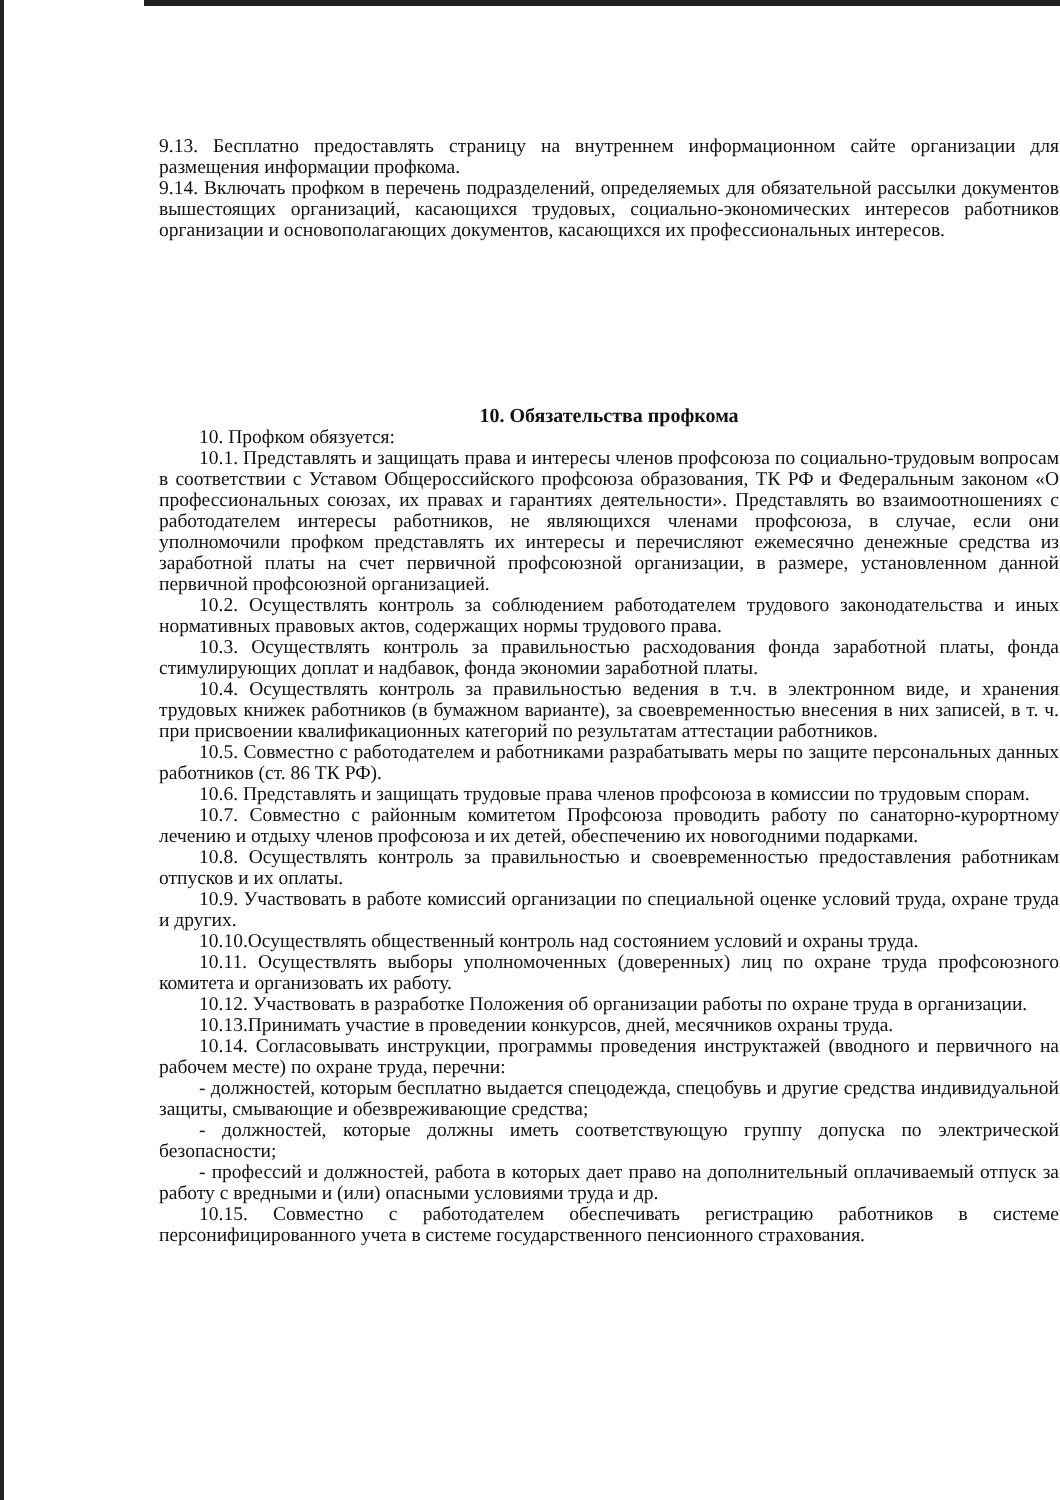9.13. Бесплатно предоставлять страницу на внутреннем информационном сайте организации для размещения информации профкома.
9.14. Включать профком в перечень подразделений, определяемых для обязательной рассылки документов вышестоящих организаций, касающихся трудовых, социально-экономических интересов работников организации и основополагающих документов, касающихся их профессиональных интересов.
10. Обязательства профкома
10. Профком обязуется:
10.1. Представлять и защищать права и интересы членов профсоюза по социально-трудовым вопросам в соответствии с Уставом Общероссийского профсоюза образования, ТК РФ и Федеральным законом «О профессиональных союзах, их правах и гарантиях деятельности». Представлять во взаимоотношениях с работодателем интересы работников, не являющихся членами профсоюза, в случае, если они уполномочили профком представлять их интересы и перечисляют ежемесячно денежные средства из заработной платы на счет первичной профсоюзной организации, в размере, установленном данной первичной профсоюзной организацией.
10.2. Осуществлять контроль за соблюдением работодателем трудового законодательства и иных нормативных правовых актов, содержащих нормы трудового права.
10.3. Осуществлять контроль за правильностью расходования фонда заработной платы, фонда стимулирующих доплат и надбавок, фонда экономии заработной платы.
10.4. Осуществлять контроль за правильностью ведения в т.ч. в электронном виде, и хранения трудовых книжек работников (в бумажном варианте), за своевременностью внесения в них записей, в т. ч. при присвоении квалификационных категорий по результатам аттестации работников.
10.5. Совместно с работодателем и работниками разрабатывать меры по защите персональных данных работников (ст. 86 ТК РФ).
10.6. Представлять и защищать трудовые права членов профсоюза в комиссии по трудовым спорам.
10.7. Совместно с районным комитетом Профсоюза проводить работу по санаторно-курортному лечению и отдыху членов профсоюза и их детей, обеспечению их новогодними подарками.
10.8. Осуществлять контроль за правильностью и своевременностью предоставления работникам отпусков и их оплаты.
10.9. Участвовать в работе комиссий организации по специальной оценке условий труда, охране труда и других.
10.10.Осуществлять общественный контроль над состоянием условий и охраны труда.
10.11. Осуществлять выборы уполномоченных (доверенных) лиц по охране труда профсоюзного комитета и организовать их работу.
10.12. Участвовать в разработке Положения об организации работы по охране труда в организации.
10.13.Принимать участие в проведении конкурсов, дней, месячников охраны труда.
10.14. Согласовывать инструкции, программы проведения инструктажей (вводного и первичного на рабочем месте) по охране труда, перечни:
- должностей, которым бесплатно выдается спецодежда, спецобувь и другие средства индивидуальной защиты, смывающие и обезвреживающие средства;
- должностей, которые должны иметь соответствующую группу допуска по электрической безопасности;
- профессий и должностей, работа в которых дает право на дополнительный оплачиваемый отпуск за работу с вредными и (или) опасными условиями труда и др.
10.15. Совместно с работодателем обеспечивать регистрацию работников в системе персонифицированного учета в системе государственного пенсионного страхования.